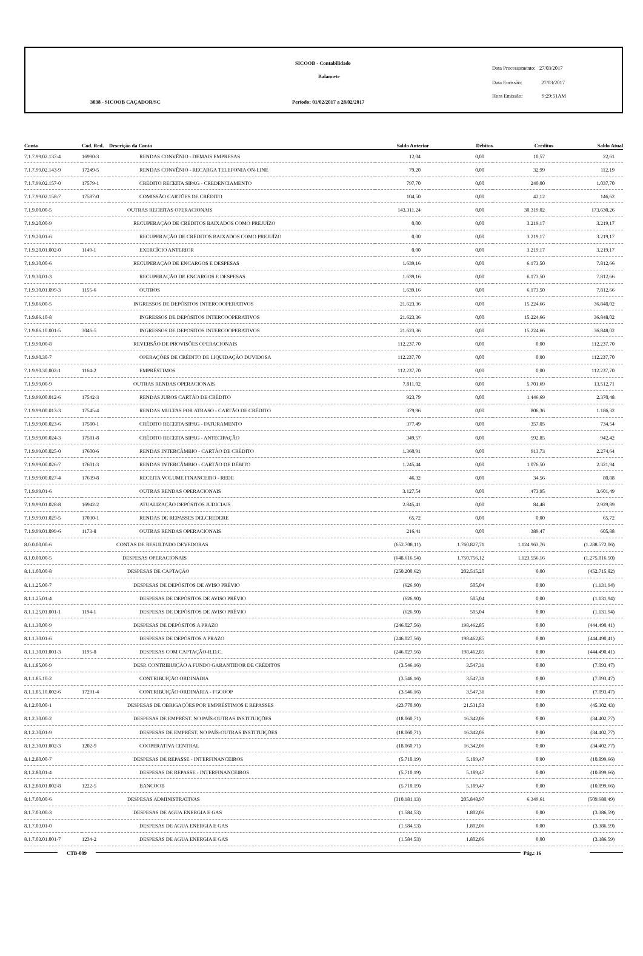SICOOB - Contabilidade
Balancete
3038 - SICOOB CAÇADOR/SC
Período: 01/02/2017 a 28/02/2017
Data Processamento: 27/03/2017
Data Emissão: 27/03/2017
Hora Emissão: 9:29:51AM
| Conta | Cod. Red. | Descrição da Conta | Saldo Anterior | Débitos | Créditos | Saldo Atual |
| --- | --- | --- | --- | --- | --- | --- |
| 7.1.7.99.02.137-4 | 16990-3 | RENDAS CONVÊNIO - DEMAIS EMPRESAS | 12,04 | 0,00 | 10,57 | 22,61 |
| 7.1.7.99.02.143-9 | 17249-5 | RENDAS CONVÊNIO - RECARGA TELEFONIA ON-LINE | 79,20 | 0,00 | 32,99 | 112,19 |
| 7.1.7.99.02.157-0 | 17579-1 | CRÉDITO RECEITA SIPAG - CREDENCIAMENTO | 797,70 | 0,00 | 240,00 | 1.037,70 |
| 7.1.7.99.02.158-7 | 17587-0 | COMISSÃO CARTÕES DE CRÉDITO | 104,50 | 0,00 | 42,12 | 146,62 |
| 7.1.9.00.00-5 | | OUTRAS RECEITAS OPERACIONAIS | 143.311,24 | 0,00 | 30.319,02 | 173.630,26 |
| 7.1.9.20.00-9 | | RECUPERAÇÃO DE CRÉDITOS BAIXADOS COMO PREJUÍZO | 0,00 | 0,00 | 3.219,17 | 3.219,17 |
| 7.1.9.20.01-6 | | RECUPERAÇÃO DE CRÉDITOS BAIXADOS COMO PREJUÍZO | 0,00 | 0,00 | 3.219,17 | 3.219,17 |
| 7.1.9.20.01.002-0 | 1149-1 | EXERCÍCIO ANTERIOR | 0,00 | 0,00 | 3.219,17 | 3.219,17 |
| 7.1.9.30.00-6 | | RECUPERAÇÃO DE ENCARGOS E DESPESAS | 1.639,16 | 0,00 | 6.173,50 | 7.812,66 |
| 7.1.9.30.01-3 | | RECUPERAÇÃO DE ENCARGOS E DESPESAS | 1.639,16 | 0,00 | 6.173,50 | 7.812,66 |
| 7.1.9.30.01.099-3 | 1155-6 | OUTROS | 1.639,16 | 0,00 | 6.173,50 | 7.812,66 |
| 7.1.9.86.00-5 | | INGRESSOS DE DEPÓSITOS INTERCOOPERATIVOS | 21.623,36 | 0,00 | 15.224,66 | 36.848,02 |
| 7.1.9.86.10-8 | | INGRESSOS DE DEPÓSITOS INTERCOOPERATIVOS | 21.623,36 | 0,00 | 15.224,66 | 36.848,02 |
| 7.1.9.86.10.001-5 | 3046-5 | INGRESSOS DE DEPOSITOS INTERCOOPERATIVOS | 21.623,36 | 0,00 | 15.224,66 | 36.848,02 |
| 7.1.9.90.00-8 | | REVERSÃO DE PROVISÕES OPERACIONAIS | 112.237,70 | 0,00 | 0,00 | 112.237,70 |
| 7.1.9.90.30-7 | | OPERAÇÕES DE CRÉDITO DE LIQUIDAÇÃO DUVIDOSA | 112.237,70 | 0,00 | 0,00 | 112.237,70 |
| 7.1.9.90.30.002-1 | 1164-2 | EMPRÉSTIMOS | 112.237,70 | 0,00 | 0,00 | 112.237,70 |
| 7.1.9.99.00-9 | | OUTRAS RENDAS OPERACIONAIS | 7.811,02 | 0,00 | 5.701,69 | 13.512,71 |
| 7.1.9.99.00.012-6 | 17542-3 | RENDAS JUROS CARTÃO DE CRÉDITO | 923,79 | 0,00 | 1.446,69 | 2.370,48 |
| 7.1.9.99.00.013-3 | 17545-4 | RENDAS MULTAS POR ATRASO - CARTÃO DE CRÉDITO | 379,96 | 0,00 | 806,36 | 1.186,32 |
| 7.1.9.99.00.023-6 | 17580-1 | CRÉDITO RECEITA SIPAG - FATURAMENTO | 377,49 | 0,00 | 357,05 | 734,54 |
| 7.1.9.99.00.024-3 | 17581-8 | CRÉDITO RECEITA SIPAG - ANTECIPAÇÃO | 349,57 | 0,00 | 592,85 | 942,42 |
| 7.1.9.99.00.025-0 | 17600-6 | RENDAS INTERCÂMBIO - CARTÃO DE CRÉDITO | 1.360,91 | 0,00 | 913,73 | 2.274,64 |
| 7.1.9.99.00.026-7 | 17601-3 | RENDAS INTERCÂMBIO - CARTÃO DE DÉBITO | 1.245,44 | 0,00 | 1.076,50 | 2.321,94 |
| 7.1.9.99.00.027-4 | 17639-8 | RECEITA VOLUME FINANCEIRO - REDE | 46,32 | 0,00 | 34,56 | 80,88 |
| 7.1.9.99.01-6 | | OUTRAS RENDAS OPERACIONAIS | 3.127,54 | 0,00 | 473,95 | 3.601,49 |
| 7.1.9.99.01.028-8 | 16942-2 | ATUALIZAÇÃO DEPÓSITOS JUDICIAIS | 2.845,41 | 0,00 | 84,48 | 2.929,89 |
| 7.1.9.99.01.029-5 | 17030-1 | RENDAS DE REPASSES DELCREDERE | 65,72 | 0,00 | 0,00 | 65,72 |
| 7.1.9.99.01.099-6 | 1173-8 | OUTRAS RENDAS OPERACIONAIS | 216,41 | 0,00 | 389,47 | 605,88 |
| 8.0.0.00.00-6 | | CONTAS DE RESULTADO DEVEDORAS | (652.708,11) | 1.760.827,71 | 1.124.963,76 | (1.288.572,06) |
| 8.1.0.00.00-5 | | DESPESAS OPERACIONAIS | (648.616,54) | 1.750.756,12 | 1.123.556,16 | (1.275.816,50) |
| 8.1.1.00.00-8 | | DESPESAS DE CAPTAÇÃO | (250.200,62) | 202.515,20 | 0,00 | (452.715,82) |
| 8.1.1.25.00-7 | | DESPESAS DE DEPÓSITOS DE AVISO PRÉVIO | (626,90) | 505,04 | 0,00 | (1.131,94) |
| 8.1.1.25.01-4 | | DESPESAS DE DEPÓSITOS DE AVISO PRÉVIO | (626,90) | 505,04 | 0,00 | (1.131,94) |
| 8.1.1.25.01.001-1 | 1194-1 | DESPESAS DE DEPÓSITOS DE AVISO PRÉVIO | (626,90) | 505,04 | 0,00 | (1.131,94) |
| 8.1.1.30.00-9 | | DESPESAS DE DEPÓSITOS A PRAZO | (246.027,56) | 198.462,85 | 0,00 | (444.490,41) |
| 8.1.1.30.01-6 | | DESPESAS DE DEPÓSITOS A PRAZO | (246.027,56) | 198.462,85 | 0,00 | (444.490,41) |
| 8.1.1.30.01.001-3 | 1195-8 | DESPESAS COM CAPTAÇÃO-R.D.C. | (246.027,56) | 198.462,85 | 0,00 | (444.490,41) |
| 8.1.1.85.00-9 | | DESP. CONTRIBUIÇÃO A FUNDO GARANTIDOR DE CRÉDITOS | (3.546,16) | 3.547,31 | 0,00 | (7.093,47) |
| 8.1.1.85.10-2 | | CONTRIBUIÇÃO ORDINÁDIA | (3.546,16) | 3.547,31 | 0,00 | (7.093,47) |
| 8.1.1.85.10.002-6 | 17291-4 | CONTRIBUIÇÃO ORDINÁRIA - FGCOOP | (3.546,16) | 3.547,31 | 0,00 | (7.093,47) |
| 8.1.2.00.00-1 | | DESPESAS DE OBRIGAÇÕES POR EMPRÉSTIMOS E REPASSES | (23.770,90) | 21.531,53 | 0,00 | (45.302,43) |
| 8.1.2.30.00-2 | | DESPESAS DE EMPRÉST. NO PAÍS-OUTRAS INSTITUIÇÕES | (18.060,71) | 16.342,06 | 0,00 | (34.402,77) |
| 8.1.2.30.01-9 | | DESPESAS DE EMPRÉST. NO PAÍS-OUTRAS INSTITUIÇÕES | (18.060,71) | 16.342,06 | 0,00 | (34.402,77) |
| 8.1.2.30.01.002-3 | 1202-9 | COOPERATIVA CENTRAL | (18.060,71) | 16.342,06 | 0,00 | (34.402,77) |
| 8.1.2.80.00-7 | | DESPESAS DE REPASSE - INTERFINANCEIROS | (5.710,19) | 5.189,47 | 0,00 | (10.899,66) |
| 8.1.2.80.01-4 | | DESPESAS DE REPASSE - INTERFINANCEIROS | (5.710,19) | 5.189,47 | 0,00 | (10.899,66) |
| 8.1.2.80.01.002-8 | 1222-5 | BANCOOB | (5.710,19) | 5.189,47 | 0,00 | (10.899,66) |
| 8.1.7.00.00-6 | | DESPESAS ADMINISTRATIVAS | (310.181,13) | 205.848,97 | 6.349,61 | (509.680,49) |
| 8.1.7.03.00-3 | | DESPESAS DE AGUA ENERGIA E GAS | (1.584,53) | 1.802,06 | 0,00 | (3.386,59) |
| 8.1.7.03.01-0 | | DESPESAS DE AGUA ENERGIA E GAS | (1.584,53) | 1.802,06 | 0,00 | (3.386,59) |
| 8.1.7.03.01.001-7 | 1234-2 | DESPESAS DE AGUA ENERGIA E GAS | (1.584,53) | 1.802,06 | 0,00 | (3.386,59) |
CTB-009 Pág.: 16